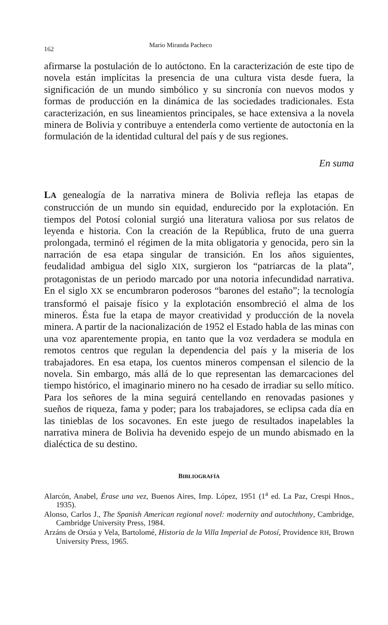162 Mario Miranda Pacheco
afirmarse la postulación de lo autóctono. En la caracterización de este tipo de novela están implícitas la presencia de una cultura vista desde fuera, la significación de un mundo simbólico y su sincronía con nuevos modos y formas de producción en la dinámica de las sociedades tradicionales. Esta caracterización, en sus lineamientos principales, se hace extensiva a la novela minera de Bolivia y contribuye a entenderla como vertiente de autoctonía en la formulación de la identidad cultural del país y de sus regiones.
En suma
LA genealogía de la narrativa minera de Bolivia refleja las etapas de construcción de un mundo sin equidad, endurecido por la explotación. En tiempos del Potosí colonial surgió una literatura valiosa por sus relatos de leyenda e historia. Con la creación de la República, fruto de una guerra prolongada, terminó el régimen de la mita obligatoria y genocida, pero sin la narración de esa etapa singular de transición. En los años siguientes, feudalidad ambigua del siglo XIX, surgieron los “patriarcas de la plata”, protagonistas de un periodo marcado por una notoria infecundidad narrativa. En el siglo XX se encumbraron poderosos “barones del estaño”; la tecnología transformó el paisaje físico y la explotación ensombreció el alma de los mineros. Ésta fue la etapa de mayor creatividad y producción de la novela minera. A partir de la nacionalización de 1952 el Estado habla de las minas con una voz aparentemente propia, en tanto que la voz verdadera se modula en remotos centros que regulan la dependencia del país y la miseria de los trabajadores. En esa etapa, los cuentos mineros compensan el silencio de la novela. Sin embargo, más allá de lo que representan las demarcaciones del tiempo histórico, el imaginario minero no ha cesado de irradiar su sello mítico. Para los señores de la mina seguirá centellando en renovadas pasiones y sueños de riqueza, fama y poder; para los trabajadores, se eclipsa cada día en las tinieblas de los socavones. En este juego de resultados inapelables la narrativa minera de Bolivia ha devenido espejo de un mundo abismado en la dialéctica de su destino.
BIBLIOGRAFÍA
Alarcón, Anabel, Érase una vez, Buenos Aires, Imp. López, 1951 (1<sup>a</sup> ed. La Paz, Crespi Hnos., 1935).
Alonso, Carlos J., The Spanish American regional novel: modernity and autochthony, Cambridge, Cambridge University Press, 1984.
Arzáns de Orsúa y Vela, Bartolomé, Historia de la Villa Imperial de Potosí, Providence RH, Brown University Press, 1965.